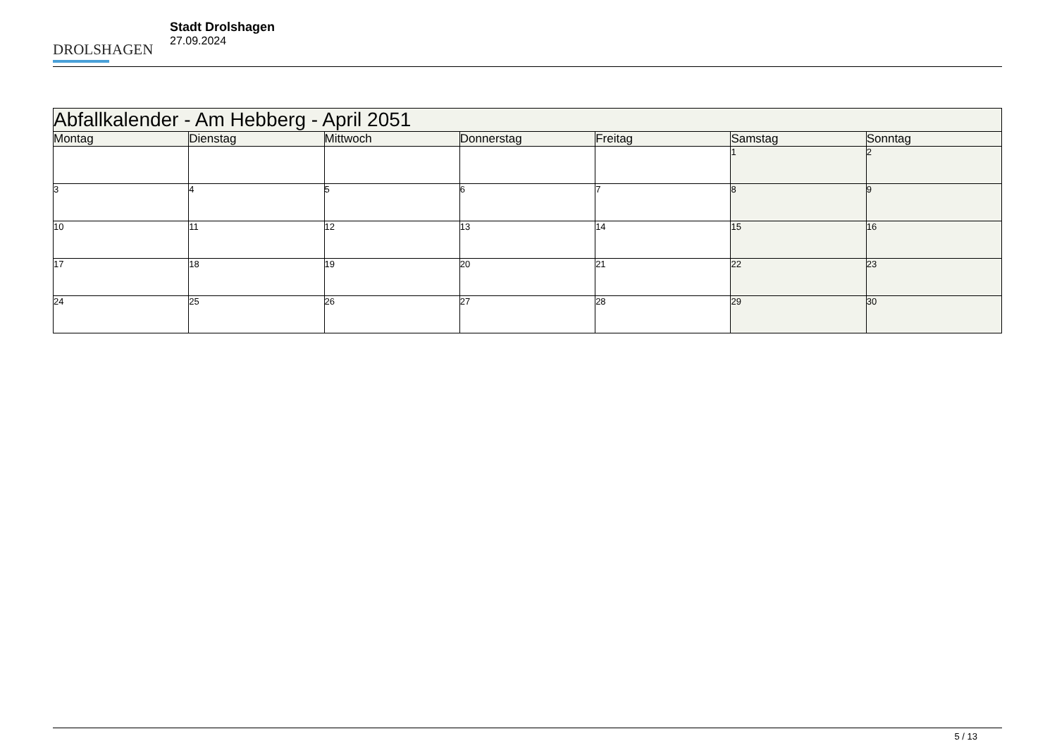DROLSHAGEN
Stadt Drolshagen
27.09.2024
| Abfallkalender - Am Hebberg - April 2051 | | | | | | |
| --- | --- | --- | --- | --- | --- | --- |
| Montag | Dienstag | Mittwoch | Donnerstag | Freitag | Samstag | Sonntag |
| | | | | | 1 | 2 |
| 3 | 4 | 5 | 6 | 7 | 8 | 9 |
| 10 | 11 | 12 | 13 | 14 | 15 | 16 |
| 17 | 18 | 19 | 20 | 21 | 22 | 23 |
| 24 | 25 | 26 | 27 | 28 | 29 | 30 |
5 / 13